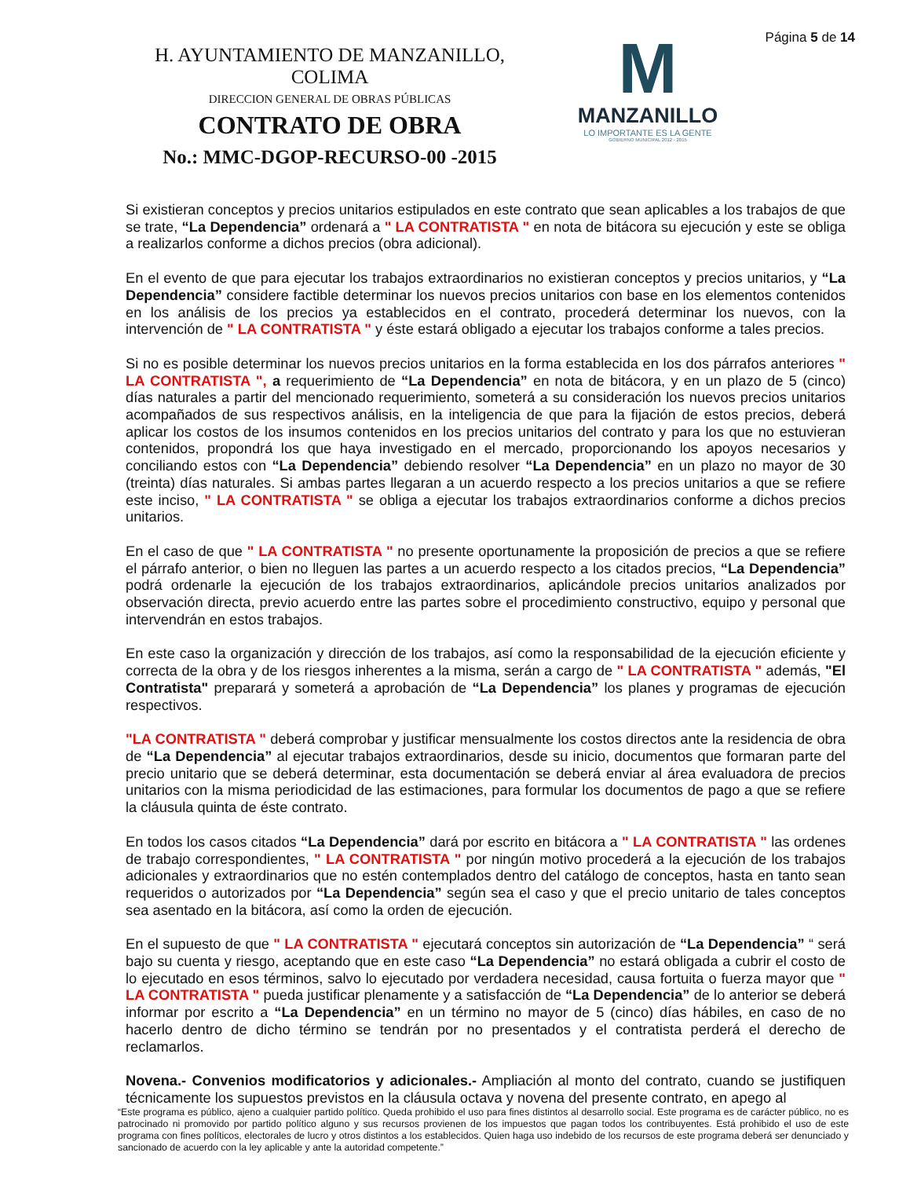H. AYUNTAMIENTO DE MANZANILLO, COLIMA
DIRECCION GENERAL DE OBRAS PÚBLICAS
CONTRATO DE OBRA
No.: MMC-DGOP-RECURSO-00 -2015
M
MANZANILLO
LO IMPORTANTE ES LA GENTE
GOBIERNO MUNICIPAL 2012 - 2015
Página 5 de 14
Si existieran conceptos y precios unitarios estipulados en este contrato que sean aplicables a los trabajos de que se trate, “La Dependencia” ordenará a " LA CONTRATISTA " en nota de bitácora su ejecución y este se obliga a realizarlos conforme a dichos precios (obra adicional).
En el evento de que para ejecutar los trabajos extraordinarios no existieran conceptos y precios unitarios, y “La Dependencia” considere factible determinar los nuevos precios unitarios con base en los elementos contenidos en los análisis de los precios ya establecidos en el contrato, procederá determinar los nuevos, con la intervención de " LA CONTRATISTA " y éste estará obligado a ejecutar los trabajos conforme a tales precios.
Si no es posible determinar los nuevos precios unitarios en la forma establecida en los dos párrafos anteriores " LA CONTRATISTA ", a requerimiento de “La Dependencia” en nota de bitácora, y en un plazo de 5 (cinco) días naturales a partir del mencionado requerimiento, someterá a su consideración los nuevos precios unitarios acompañados de sus respectivos análisis, en la inteligencia de que para la fijación de estos precios, deberá aplicar los costos de los insumos contenidos en los precios unitarios del contrato y para los que no estuvieran contenidos, propondrá los que haya investigado en el mercado, proporcionando los apoyos necesarios y conciliando estos con “La Dependencia” debiendo resolver “La Dependencia” en un plazo no mayor de 30 (treinta) días naturales. Si ambas partes llegaran a un acuerdo respecto a los precios unitarios a que se refiere este inciso, " LA CONTRATISTA " se obliga a ejecutar los trabajos extraordinarios conforme a dichos precios unitarios.
En el caso de que " LA CONTRATISTA " no presente oportunamente la proposición de precios a que se refiere el párrafo anterior, o bien no lleguen las partes a un acuerdo respecto a los citados precios, “La Dependencia” podrá ordenarle la ejecución de los trabajos extraordinarios, aplicándole precios unitarios analizados por observación directa, previo acuerdo entre las partes sobre el procedimiento constructivo, equipo y personal que intervendrán en estos trabajos.
En este caso la organización y dirección de los trabajos, así como la responsabilidad de la ejecución eficiente y correcta de la obra y de los riesgos inherentes a la misma, serán a cargo de " LA CONTRATISTA " además, "El Contratista" preparará y someterá a aprobación de “La Dependencia” los planes y programas de ejecución respectivos.
"LA CONTRATISTA " deberá comprobar y justificar mensualmente los costos directos ante la residencia de obra de “La Dependencia” al ejecutar trabajos extraordinarios, desde su inicio, documentos que formaran parte del precio unitario que se deberá determinar, esta documentación se deberá enviar al área evaluadora de precios unitarios con la misma periodicidad de las estimaciones, para formular los documentos de pago a que se refiere la cláusula quinta de éste contrato.
En todos los casos citados “La Dependencia” dará por escrito en bitácora a " LA CONTRATISTA " las ordenes de trabajo correspondientes, " LA CONTRATISTA " por ningún motivo procederá a la ejecución de los trabajos adicionales y extraordinarios que no estén contemplados dentro del catálogo de conceptos, hasta en tanto sean requeridos o autorizados por “La Dependencia” según sea el caso y que el precio unitario de tales conceptos sea asentado en la bitácora, así como la orden de ejecución.
En el supuesto de que " LA CONTRATISTA " ejecutará conceptos sin autorización de “La Dependencia” “ será bajo su cuenta y riesgo, aceptando que en este caso “La Dependencia” no estará obligada a cubrir el costo de lo ejecutado en esos términos, salvo lo ejecutado por verdadera necesidad, causa fortuita o fuerza mayor que " LA CONTRATISTA " pueda justificar plenamente y a satisfacción de “La Dependencia” de lo anterior se deberá informar por escrito a “La Dependencia” en un término no mayor de 5 (cinco) días hábiles, en caso de no hacerlo dentro de dicho término se tendrán por no presentados y el contratista perderá el derecho de reclamarlos.
Novena.- Convenios modificatorios y adicionales.- Ampliación al monto del contrato, cuando se justifiquen técnicamente los supuestos previstos en la cláusula octava y novena del presente contrato, en apego al
“Este programa es público, ajeno a cualquier partido político. Queda prohibido el uso para fines distintos al desarrollo social. Este programa es de carácter público, no es patrocinado ni promovido por partido político alguno y sus recursos provienen de los impuestos que pagan todos los contribuyentes. Está prohibido el uso de este programa con fines políticos, electorales de lucro y otros distintos a los establecidos. Quien haga uso indebido de los recursos de este programa deberá ser denunciado y sancionado de acuerdo con la ley aplicable y ante la autoridad competente.”